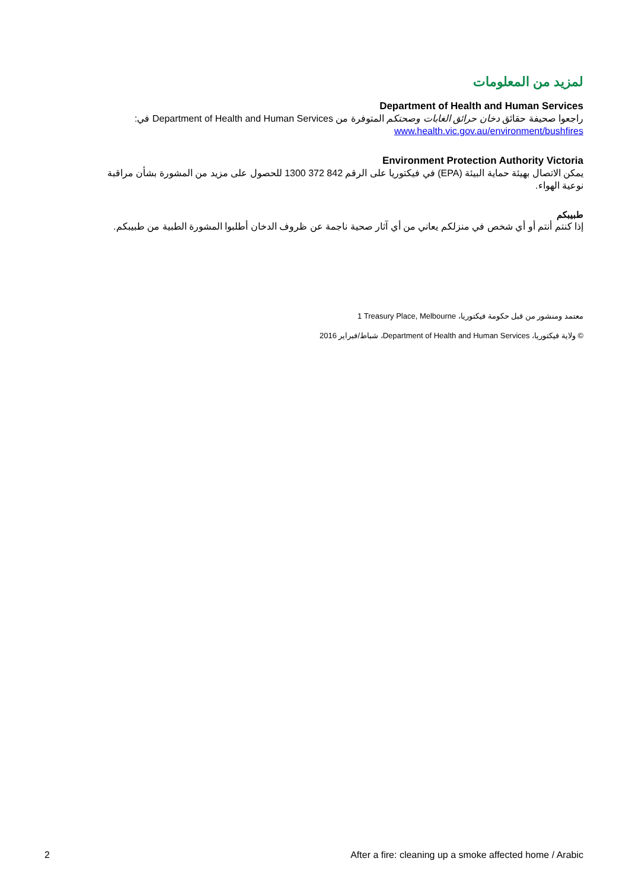لمزيد من المعلومات
Department of Health and Human Services
راجعوا صحيفة حقائق دخان حرائق الغابات وصحتكم المتوفرة من Department of Health and Human Services في:
www.health.vic.gov.au/environment/bushfires
Environment Protection Authority Victoria
يمكن الاتصال بهيئة حماية البيئة (EPA) في فيكتوريا على الرقم 1300 372 842 للحصول على مزيد من المشورة بشأن مراقبة نوعية الهواء.
طبيبكم
إذا كنتم أنتم أو أي شخص في منزلكم يعاني من أي آثار صحية ناجمة عن ظروف الدخان أطلبوا المشورة الطبية من طبيبكم.
معتمد ومنشور من قبل حكومة فيكتوريا، 1 Treasury Place, Melbourne
© ولاية فيكتوريا، Department of Health and Human Services، شباط/فبراير 2016
2 After a fire: cleaning up a smoke affected home / Arabic